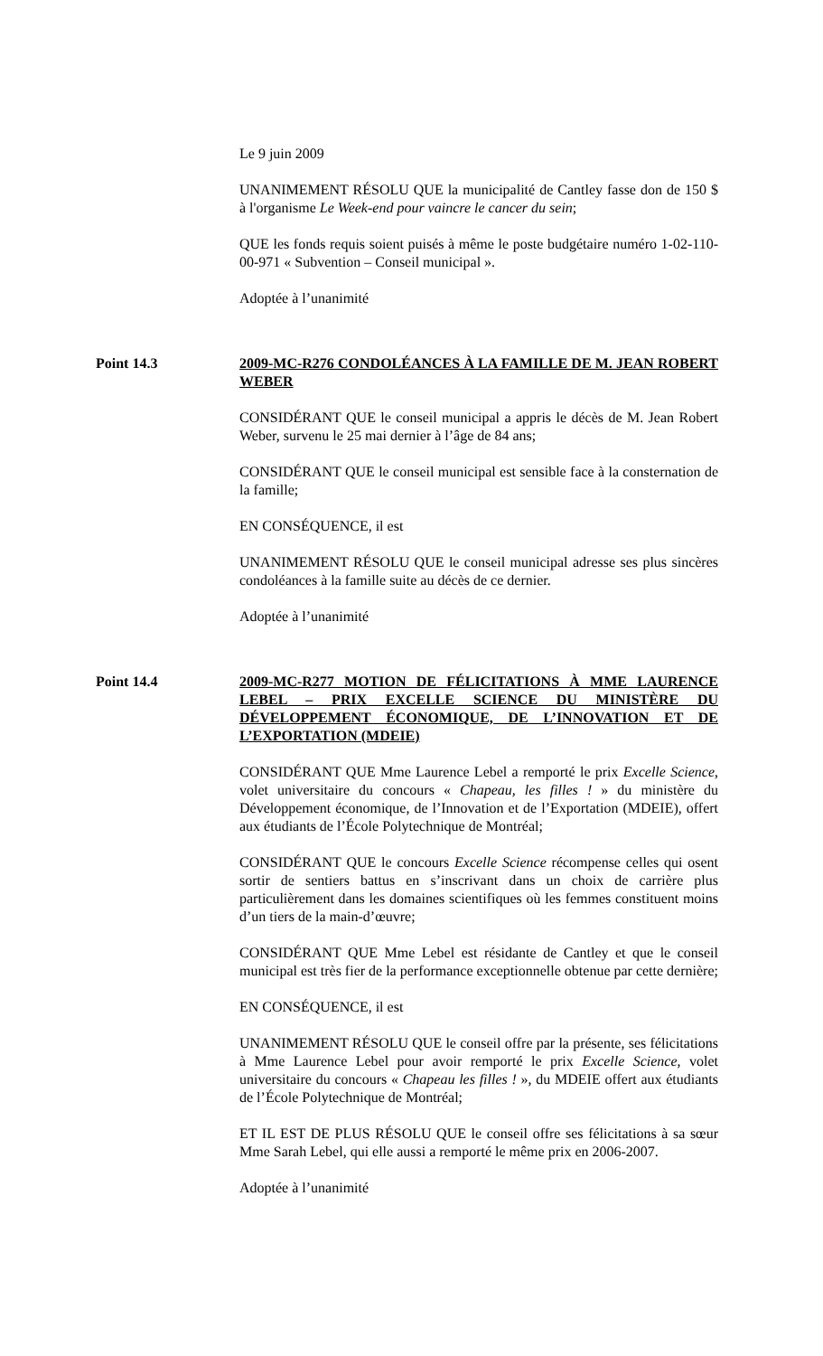Le 9 juin 2009
UNANIMEMENT RÉSOLU QUE la municipalité de Cantley fasse don de 150 $ à l'organisme Le Week-end pour vaincre le cancer du sein;
QUE les fonds requis soient puisés à même le poste budgétaire numéro 1-02-110-00-971 « Subvention – Conseil municipal ».
Adoptée à l’unanimité
Point 14.3
2009-MC-R276 CONDOLÉANCES À LA FAMILLE DE M. JEAN ROBERT WEBER
CONSIDÉRANT QUE le conseil municipal a appris le décès de M. Jean Robert Weber, survenu le 25 mai dernier à l’âge de 84 ans;
CONSIDÉRANT QUE le conseil municipal est sensible face à la consternation de la famille;
EN CONSÉQUENCE, il est
UNANIMEMENT RÉSOLU QUE le conseil municipal adresse ses plus sincères condoléances à la famille suite au décès de ce dernier.
Adoptée à l’unanimité
Point 14.4
2009-MC-R277 MOTION DE FÉLICITATIONS À MME LAURENCE LEBEL – PRIX EXCELLE SCIENCE DU MINISTÈRE DU DÉVELOPPEMENT ÉCONOMIQUE, DE L’INNOVATION ET DE L’EXPORTATION (MDEIE)
CONSIDÉRANT QUE Mme Laurence Lebel a remporté le prix Excelle Science, volet universitaire du concours « Chapeau, les filles ! » du ministère du Développement économique, de l’Innovation et de l’Exportation (MDEIE), offert aux étudiants de l’École Polytechnique de Montréal;
CONSIDÉRANT QUE le concours Excelle Science récompense celles qui osent sortir de sentiers battus en s’inscrivant dans un choix de carrière plus particulièrement dans les domaines scientifiques où les femmes constituent moins d’un tiers de la main-d’œuvre;
CONSIDÉRANT QUE Mme Lebel est résidante de Cantley et que le conseil municipal est très fier de la performance exceptionnelle obtenue par cette dernière;
EN CONSÉQUENCE, il est
UNANIMEMENT RÉSOLU QUE le conseil offre par la présente, ses félicitations à Mme Laurence Lebel pour avoir remporté le prix Excelle Science, volet universitaire du concours « Chapeau les filles ! », du MDEIE offert aux étudiants de l’École Polytechnique de Montréal;
ET IL EST DE PLUS RÉSOLU QUE le conseil offre ses félicitations à sa sœur Mme Sarah Lebel, qui elle aussi a remporté le même prix en 2006-2007.
Adoptée à l’unanimité